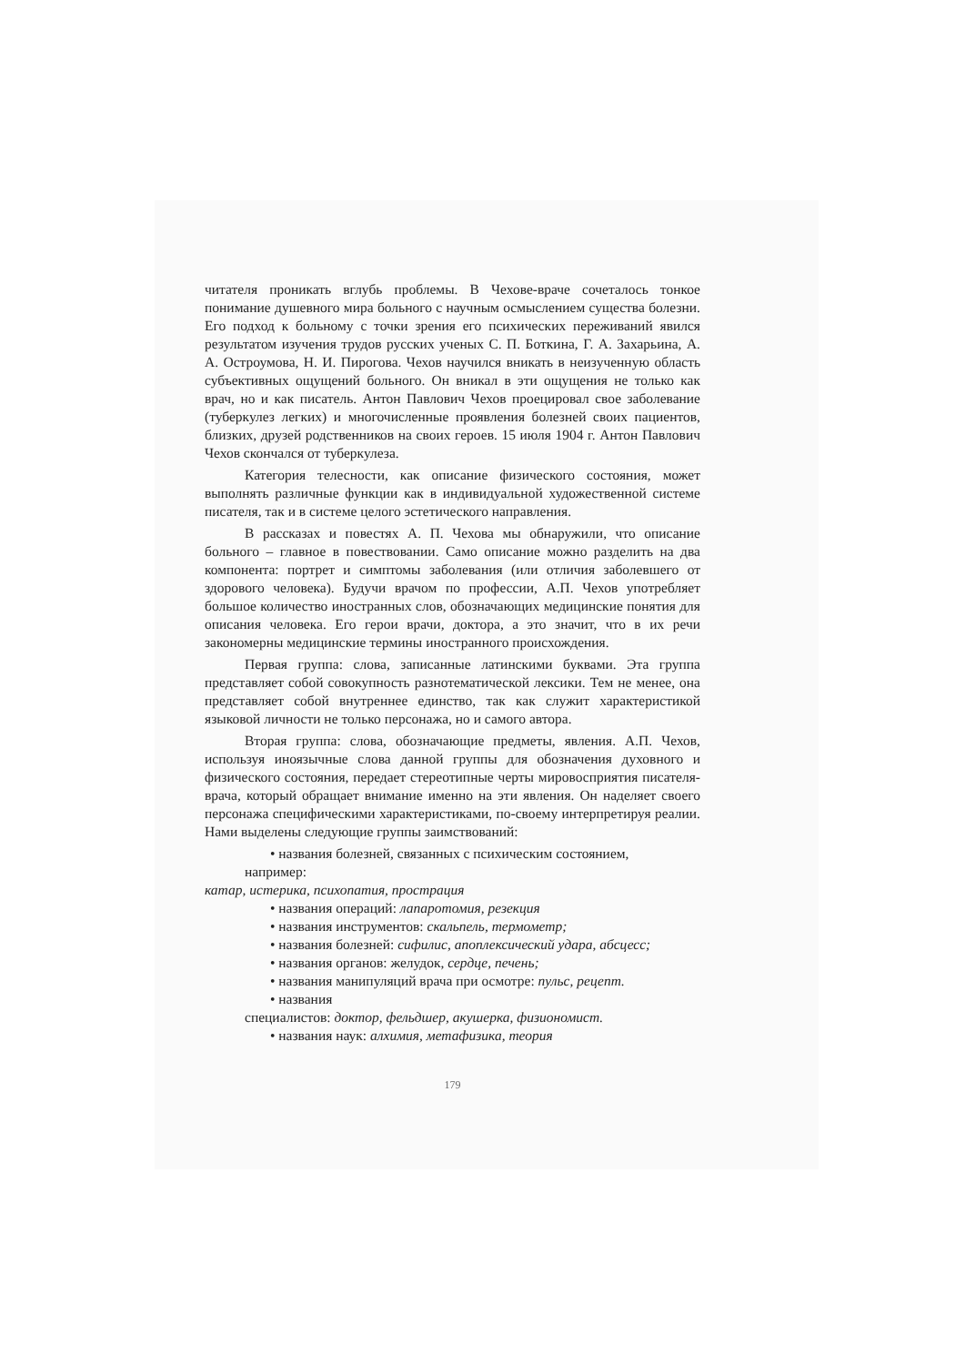читателя проникать вглубь проблемы. В Чехове-враче сочеталось тонкое понимание душевного мира больного с научным осмыслением существа болезни. Его подход к больному с точки зрения его психических переживаний явился результатом изучения трудов русских ученых С. П. Боткина, Г. А. Захарьина, А. А. Остроумова, Н. И. Пирогова. Чехов научился вникать в неизученную область субъективных ощущений больного. Он вникал в эти ощущения не только как врач, но и как писатель. Антон Павлович Чехов проецировал свое заболевание (туберкулез легких) и многочисленные проявления болезней своих пациентов, близких, друзей родственников на своих героев. 15 июля 1904 г. Антон Павлович Чехов скончался от туберкулеза.
Категория телесности, как описание физического состояния, может выполнять различные функции как в индивидуальной художественной системе писателя, так и в системе целого эстетического направления.
В рассказах и повестях А. П. Чехова мы обнаружили, что описание больного – главное в повествовании. Само описание можно разделить на два компонента: портрет и симптомы заболевания (или отличия заболевшего от здорового человека). Будучи врачом по профессии, А.П. Чехов употребляет большое количество иностранных слов, обозначающих медицинские понятия для описания человека. Его герои врачи, доктора, а это значит, что в их речи закономерны медицинские термины иностранного происхождения.
Первая группа: слова, записанные латинскими буквами. Эта группа представляет собой совокупность разнотематической лексики. Тем не менее, она представляет собой внутреннее единство, так как служит характеристикой языковой личности не только персонажа, но и самого автора.
Вторая группа: слова, обозначающие предметы, явления. А.П. Чехов, используя иноязычные слова данной группы для обозначения духовного и физического состояния, передает стереотипные черты мировосприятия писателя-врача, который обращает внимание именно на эти явления. Он наделяет своего персонажа специфическими характеристиками, по-своему интерпретируя реалии. Нами выделены следующие группы заимствований:
• названия болезней, связанных с психическим состоянием,
например:
катар, истерика, психопатия, прострация
• названия операций: лапаротомия, резекция
• названия инструментов: скальпель, термометр;
• названия болезней: сифилис, апоплексический удара, абсцесс;
• названия органов: желудок, сердце, печень;
• названия манипуляций врача при осмотре: пульс, рецепт.
• названия
специалистов: доктор, фельдшер, акушерка, физиономист.
• названия наук: алхимия, метафизика, теория
179